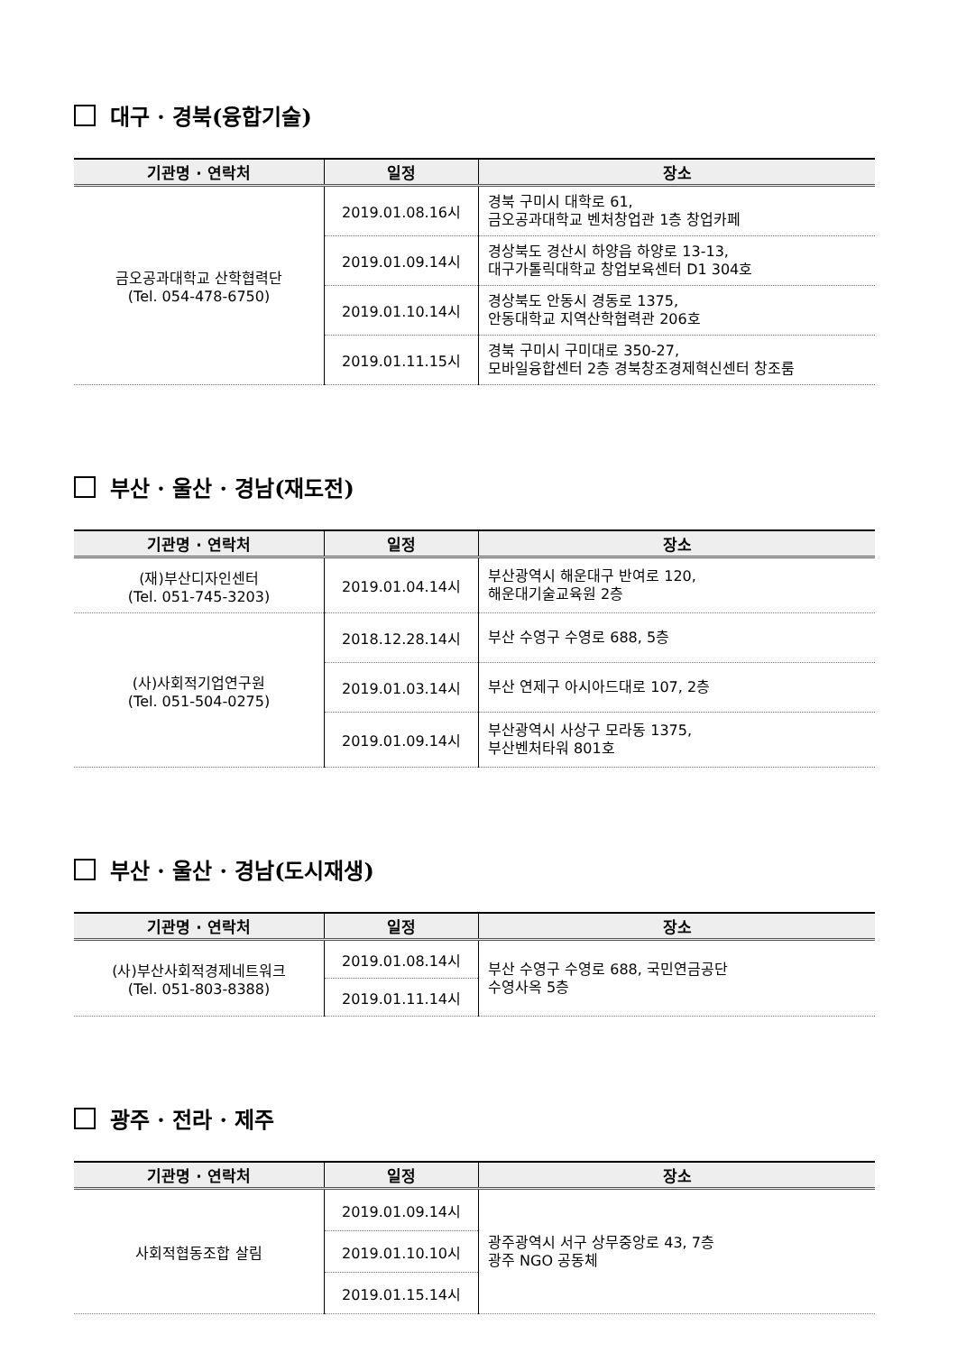대구 · 경북(융합기술)
| 기관명 · 연락처 | 일정 | 장소 |
| --- | --- | --- |
| 금오공과대학교 산학협력단 (Tel. 054-478-6750) | 2019.01.08.16시 | 경북 구미시 대학로 61, 금오공과대학교 벤처창업관 1층 창업카페 |
| | 2019.01.09.14시 | 경상북도 경산시 하양읍 하양로 13-13, 대구가톨릭대학교 창업보육센터 D1 304호 |
| | 2019.01.10.14시 | 경상북도 안동시 경동로 1375, 안동대학교 지역산학협력관 206호 |
| | 2019.01.11.15시 | 경북 구미시 구미대로 350-27, 모바일융합센터 2층 경북창조경제혁신센터 창조룸 |
부산 · 울산 · 경남(재도전)
| 기관명 · 연락처 | 일정 | 장소 |
| --- | --- | --- |
| (재)부산디자인센터 (Tel. 051-745-3203) | 2019.01.04.14시 | 부산광역시 해운대구 반여로 120, 해운대기술교육원 2층 |
| (사)사회적기업연구원 (Tel. 051-504-0275) | 2018.12.28.14시 | 부산 수영구 수영로 688, 5층 |
| | 2019.01.03.14시 | 부산 연제구 아시아드대로 107, 2층 |
| | 2019.01.09.14시 | 부산광역시 사상구 모라동 1375, 부산벤처타워 801호 |
부산 · 울산 · 경남(도시재생)
| 기관명 · 연락처 | 일정 | 장소 |
| --- | --- | --- |
| (사)부산사회적경제네트워크 (Tel. 051-803-8388) | 2019.01.08.14시 | 부산 수영구 수영로 688, 국민연금공단 수영사옥 5층 |
| | 2019.01.11.14시 | |
광주 · 전라 · 제주
| 기관명 · 연락처 | 일정 | 장소 |
| --- | --- | --- |
| 사회적협동조합 살림 | 2019.01.09.14시 | 광주광역시 서구 상무중앙로 43, 7층 광주 NGO 공동체 |
| | 2019.01.10.10시 | |
| | 2019.01.15.14시 | |